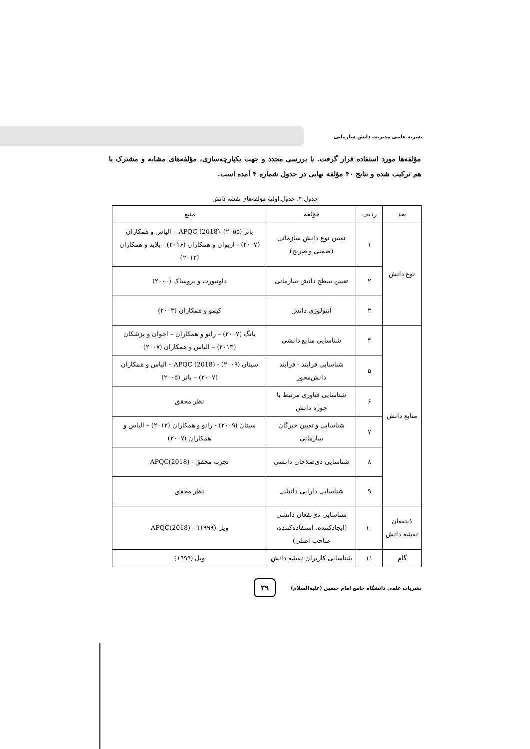نشریه علمی مدیریت دانش سازمانی
مؤلفه‌ها مورد استفاده قرار گرفت. با بررسی مجدد و جهت یکپارچه‌سازی، مؤلفه‌های مشابه و مشترک با هم ترکیب شده و نتایج ۴۰ مؤلفه نهایی در جدول شماره ۴ آمده است.
جدول ۴. جدول اولیه مؤلفه‌های نقشه دانش
| بعد | ردیف | مؤلفه | منبع |
| نوع دانش | ۱ | تعیین نوع دانش سازمانی (ضمنی و صریح) | باتر (۲۰۵۵)–APQC (2018) – الیاس و همکاران (۲۰۰۷) - اریوان و همکاران (۲۰۱۶) - بلاید و همکاران (۲۰۱۲) |
| | ۲ | تعیین سطح دانش سازمانی | داونپورت و پروساک (۲۰۰۰) |
| | ۳ | آنتولوژی دانش | کیمو و همکاران (۲۰۰۳) |
| منابع دانش | ۴ | شناسایی منابع دانشی | یانگ (۲۰۰۷) – رانو و همکاران – اخوان و پزشکان (۲۰۱۳) – الیاس و همکاران (۲۰۰۷) |
| | ۵ | شناسایی فرایند - فرایند دانش‌محور | سیتان (۲۰۰۹) - APQC (2018) – الیاس و همکاران (۲۰۰۷) – باتر (۲۰۰۵) |
| | ۶ | شناسایی فناوری مرتبط با حوزه دانش | نظر محقق |
| | ۷ | شناسایی و تعیین خبرگان سازمانی | سیتان (۲۰۰۹) - رانو و همکاران (۲۰۱۲) – الیاس و همکاران (۲۰۰۷) |
| | ۸ | شناسایی ذی‌صلاحان دانشی | تجربه محقق - APQC(2018) |
| | ۹ | شناسایی دارایی دانشی | نظر محقق |
| ذینفعان نقشه دانش | ۱۰ | شناسایی ذی‌نفعان دانشی (ایجادکننده، استفاده‌کننده، صاحب اصلی) | ویل (۱۹۹۹) – APQC(2018) |
| گام | ۱۱ | شناسایی کاربران نقشه دانش | ویل (۱۹۹۹) |
نشریات علمی دانشگاه جامع امام حسین (علیه‌السلام)
۲۹